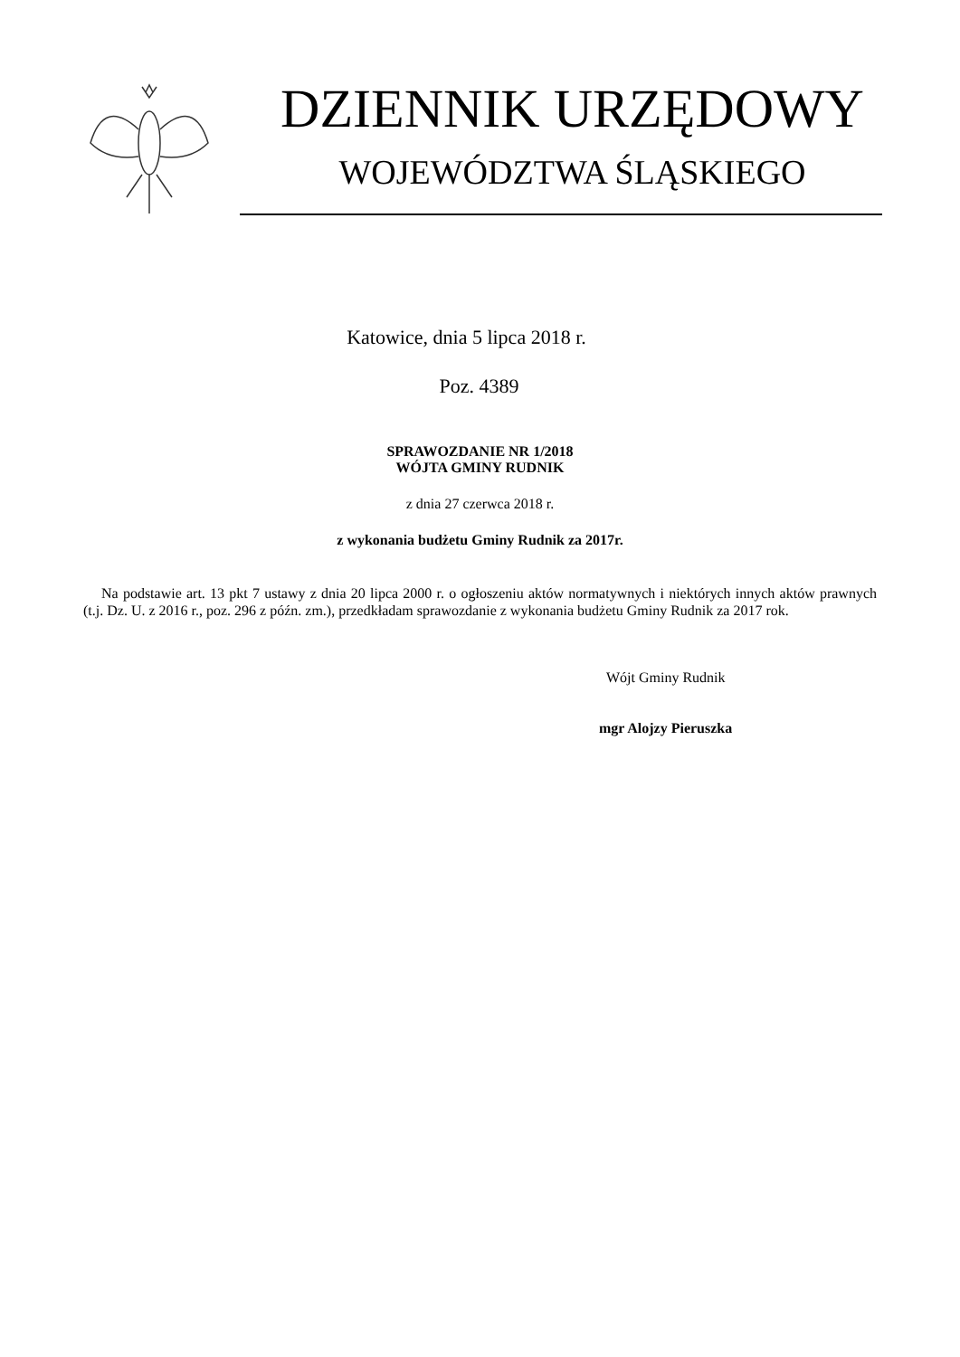DZIENNIK URZĘDOWY
WOJEWÓDZTWA ŚLĄSKIEGO
Katowice, dnia 5 lipca 2018 r.
Poz. 4389
SPRAWOZDANIE NR 1/2018
WÓJTA GMINY RUDNIK
z dnia 27 czerwca 2018 r.
z wykonania budżetu Gminy Rudnik za 2017r.
Na podstawie art. 13 pkt 7 ustawy z dnia 20 lipca 2000 r. o ogłoszeniu aktów normatywnych i niektórych innych aktów prawnych (t.j. Dz. U. z 2016 r., poz. 296 z późn. zm.), przedkładam sprawozdanie z wykonania budżetu Gminy Rudnik za 2017 rok.
Wójt Gminy Rudnik
mgr Alojzy Pieruszka